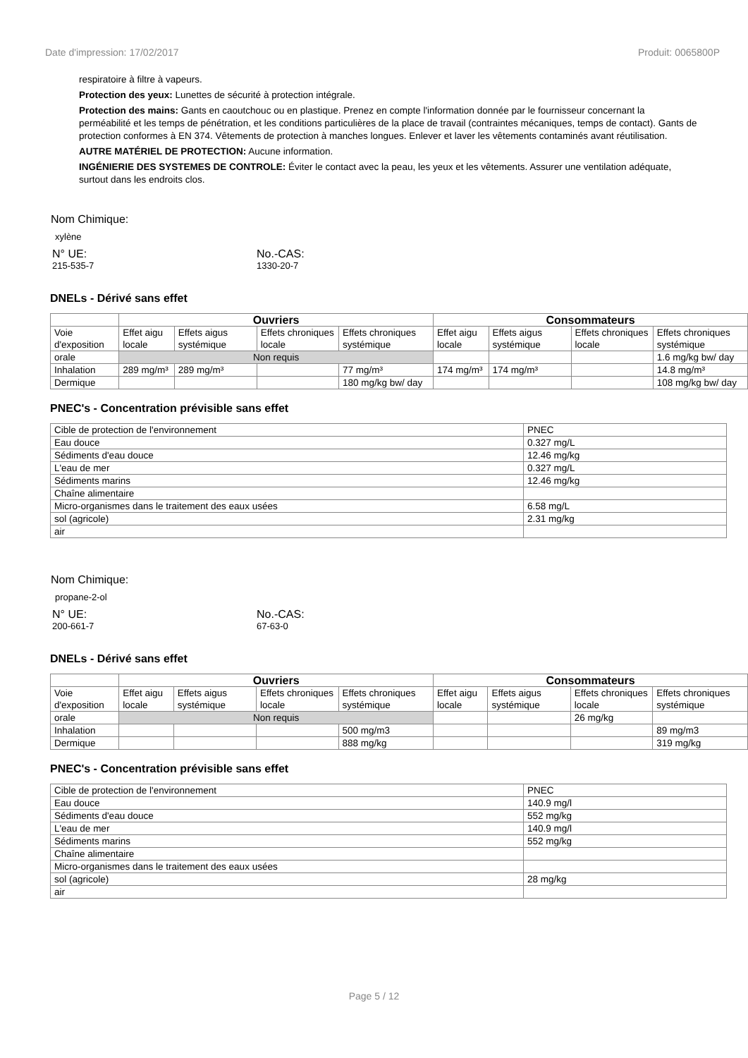Date d'impression: 17/02/2017 Produit: 0065800P
respiratoire à filtre à vapeurs.
Protection des yeux: Lunettes de sécurité à protection intégrale.
Protection des mains: Gants en caoutchouc ou en plastique. Prenez en compte l'information donnée par le fournisseur concernant la perméabilité et les temps de pénétration, et les conditions particulières de la place de travail (contraintes mécaniques, temps de contact). Gants de protection conformes à EN 374. Vêtements de protection à manches longues. Enlever et laver les vêtements contaminés avant réutilisation.
AUTRE MATÉRIEL DE PROTECTION: Aucune information.
INGÉNIERIE DES SYSTEMES DE CONTROLE: Éviter le contact avec la peau, les yeux et les vêtements. Assurer une ventilation adéquate, surtout dans les endroits clos.
Nom Chimique:
xylène
N° UE: No.-CAS:
215-535-7 1330-20-7
DNELs - Dérivé sans effet
| | Ouvriers | | | | Consommateurs | | | |
| --- | --- | --- | --- | --- | --- | --- | --- | --- |
| Voie d'exposition | Effet aigu locale | Effets aigus systémique | Effets chroniques locale | Effets chroniques systémique | Effet aigu locale | Effets aigus systémique | Effets chroniques locale | Effets chroniques systémique |
| orale | Non requis | | | | | | | 1.6 mg/kg bw/ day |
| Inhalation | 289 mg/m³ | 289 mg/m³ | | 77 mg/m³ | 174 mg/m³ | 174 mg/m³ | | 14.8 mg/m³ |
| Dermique | | | | 180 mg/kg bw/ day | | | | 108 mg/kg bw/ day |
PNEC's - Concentration prévisible sans effet
| Cible de protection de l'environnement | PNEC |
| Eau douce | 0.327 mg/L |
| Sédiments d'eau douce | 12.46 mg/kg |
| L'eau de mer | 0.327 mg/L |
| Sédiments marins | 12.46 mg/kg |
| Chaîne alimentaire | |
| Micro-organismes dans le traitement des eaux usées | 6.58 mg/L |
| sol (agricole) | 2.31 mg/kg |
| air | |
Nom Chimique:
propane-2-ol
N° UE: No.-CAS:
200-661-7 67-63-0
DNELs - Dérivé sans effet
| | Ouvriers | | | | Consommateurs | | | |
| --- | --- | --- | --- | --- | --- | --- | --- | --- |
| Voie d'exposition | Effet aigu locale | Effets aigus systémique | Effets chroniques locale | Effets chroniques systémique | Effet aigu locale | Effets aigus systémique | Effets chroniques locale | Effets chroniques systémique |
| orale | Non requis | | | | | | 26 mg/kg | |
| Inhalation | | | | 500 mg/m3 | | | | 89 mg/m3 |
| Dermique | | | | 888 mg/kg | | | | 319 mg/kg |
PNEC's - Concentration prévisible sans effet
| Cible de protection de l'environnement | PNEC |
| Eau douce | 140.9 mg/l |
| Sédiments d'eau douce | 552 mg/kg |
| L'eau de mer | 140.9 mg/l |
| Sédiments marins | 552 mg/kg |
| Chaîne alimentaire | |
| Micro-organismes dans le traitement des eaux usées | |
| sol (agricole) | 28 mg/kg |
| air | |
Page 5 / 12